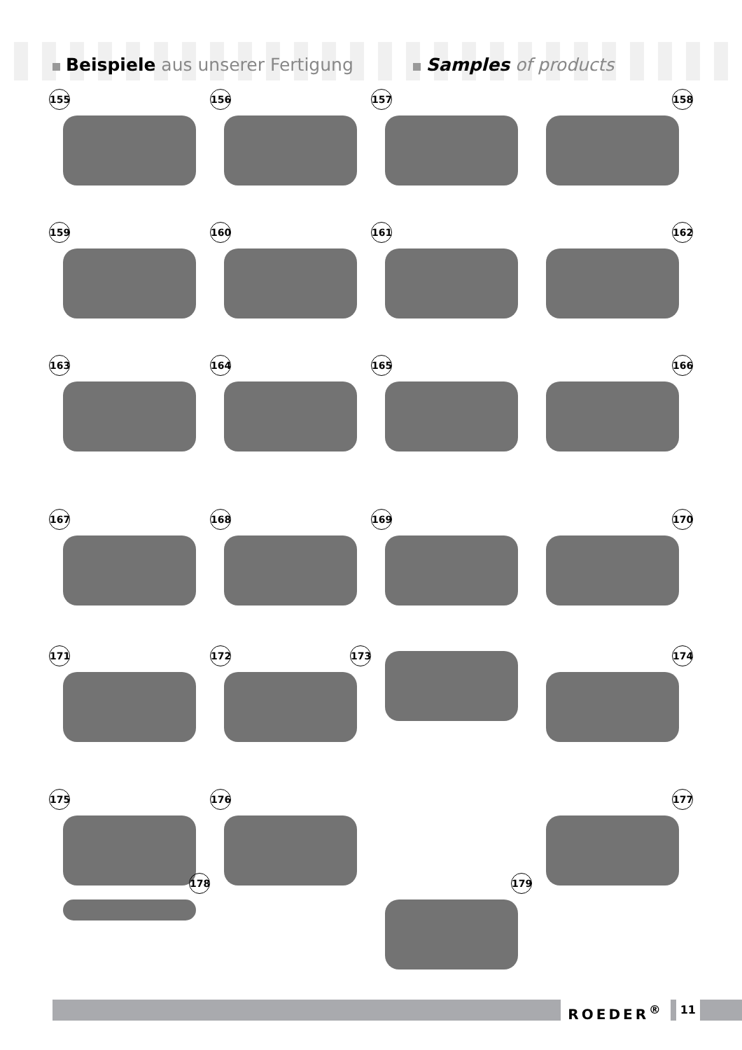Beispiele aus unserer Fertigung
Samples of products
155 156 157 158
159 160 161 162
163 164 165 166
167 168 169 170
171 172 173 174
175 176 177
178 179
ROEDER<sup>®</sup> 11